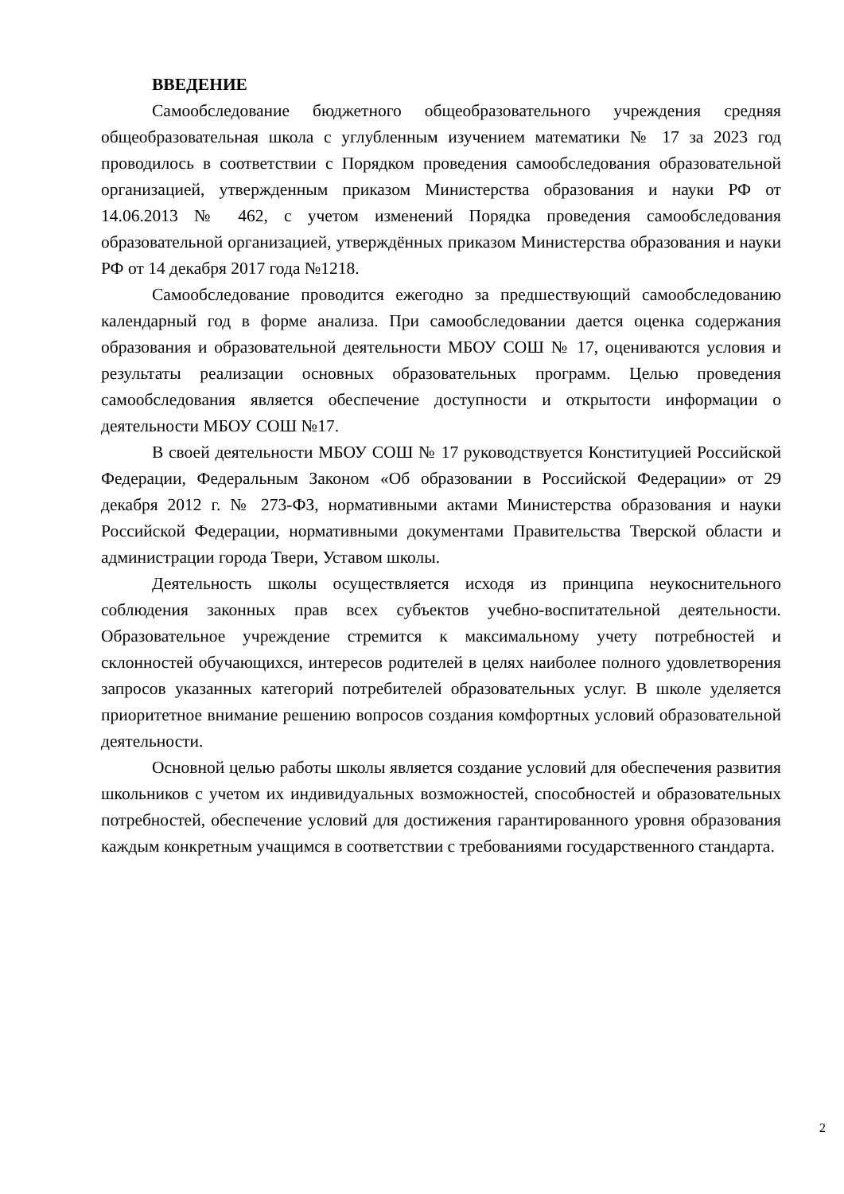ВВЕДЕНИЕ
Самообследование бюджетного общеобразовательного учреждения средняя общеобразовательная школа с углубленным изучением математики № 17 за 2023 год проводилось в соответствии с Порядком проведения самообследования образовательной организацией, утвержденным приказом Министерства образования и науки РФ от 14.06.2013 № 462, с учетом изменений Порядка проведения самообследования образовательной организацией, утверждённых приказом Министерства образования и науки РФ от 14 декабря 2017 года №1218.
Самообследование проводится ежегодно за предшествующий самообследованию календарный год в форме анализа. При самообследовании дается оценка содержания образования и образовательной деятельности МБОУ СОШ № 17, оцениваются условия и результаты реализации основных образовательных программ. Целью проведения самообследования является обеспечение доступности и открытости информации о деятельности МБОУ СОШ №17.
В своей деятельности МБОУ СОШ № 17 руководствуется Конституцией Российской Федерации, Федеральным Законом «Об образовании в Российской Федерации» от 29 декабря 2012 г. № 273-ФЗ, нормативными актами Министерства образования и науки Российской Федерации, нормативными документами Правительства Тверской области и администрации города Твери, Уставом школы.
Деятельность школы осуществляется исходя из принципа неукоснительного соблюдения законных прав всех субъектов учебно-воспитательной деятельности. Образовательное учреждение стремится к максимальному учету потребностей и склонностей обучающихся, интересов родителей в целях наиболее полного удовлетворения запросов указанных категорий потребителей образовательных услуг. В школе уделяется приоритетное внимание решению вопросов создания комфортных условий образовательной деятельности.
Основной целью работы школы является создание условий для обеспечения развития школьников с учетом их индивидуальных возможностей, способностей и образовательных потребностей, обеспечение условий для достижения гарантированного уровня образования каждым конкретным учащимся в соответствии с требованиями государственного стандарта.
2